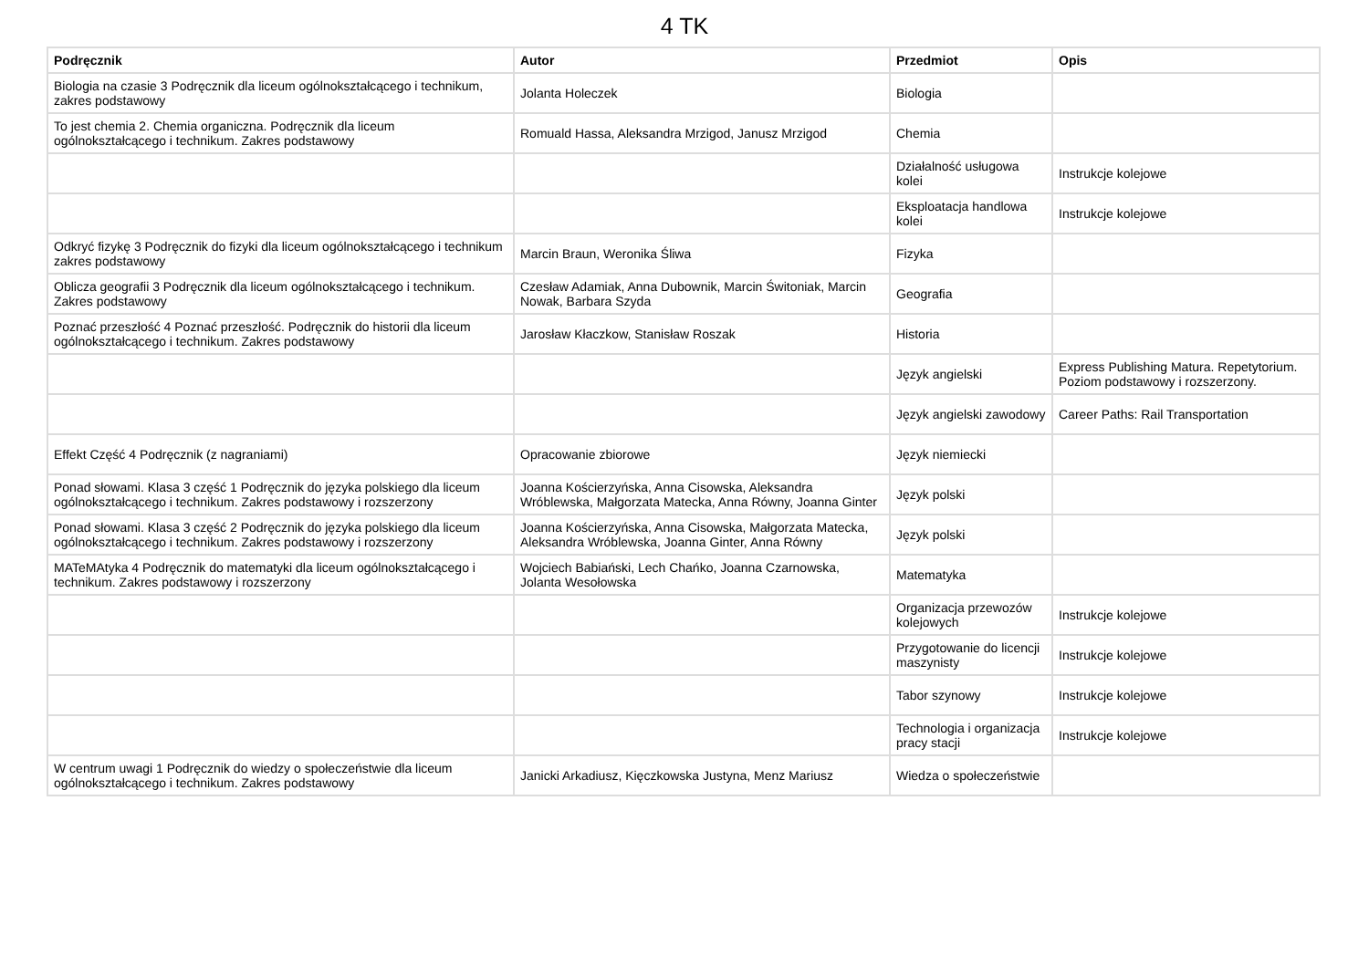4 TK
| Podręcznik | Autor | Przedmiot | Opis |
| --- | --- | --- | --- |
| Biologia na czasie 3 Podręcznik dla liceum ogólnokształcącego i technikum, zakres podstawowy | Jolanta Holeczek | Biologia | |
| To jest chemia 2. Chemia organiczna. Podręcznik dla liceum ogólnokształcącego i technikum. Zakres podstawowy | Romuald Hassa, Aleksandra Mrzigod, Janusz Mrzigod | Chemia | |
| | | Działalność usługowa kolei | Instrukcje kolejowe |
| | | Eksploatacja handlowa kolei | Instrukcje kolejowe |
| Odkryć fizykę 3 Podręcznik do fizyki dla liceum ogólnokształcącego i technikum zakres podstawowy | Marcin Braun, Weronika Śliwa | Fizyka | |
| Oblicza geografii 3 Podręcznik dla liceum ogólnokształcącego i technikum. Zakres podstawowy | Czesław Adamiak, Anna Dubownik, Marcin Świtoniak, Marcin Nowak, Barbara Szyda | Geografia | |
| Poznać przeszłość 4 Poznać przeszłość. Podręcznik do historii dla liceum ogólnokształcącego i technikum. Zakres podstawowy | Jarosław Kłaczkow, Stanisław Roszak | Historia | |
| | | Język angielski | Express Publishing Matura. Repetytorium. Poziom podstawowy i rozszerzony. |
| | | Język angielski zawodowy | Career Paths: Rail Transportation |
| Effekt Część 4 Podręcznik (z nagraniami) | Opracowanie zbiorowe | Język niemiecki | |
| Ponad słowami. Klasa 3 część 1 Podręcznik do języka polskiego dla liceum ogólnokształcącego i technikum. Zakres podstawowy i rozszerzony | Joanna Kościerzyńska, Anna Cisowska, Aleksandra Wróblewska, Małgorzata Matecka, Anna Równy, Joanna Ginter | Język polski | |
| Ponad słowami. Klasa 3 część 2 Podręcznik do języka polskiego dla liceum ogólnokształcącego i technikum. Zakres podstawowy i rozszerzony | Joanna Kościerzyńska, Anna Cisowska, Małgorzata Matecka, Aleksandra Wróblewska, Joanna Ginter, Anna Równy | Język polski | |
| MATeMAtyka 4 Podręcznik do matematyki dla liceum ogólnokształcącego i technikum. Zakres podstawowy i rozszerzony | Wojciech Babiański, Lech Chańko, Joanna Czarnowska, Jolanta Wesołowska | Matematyka | |
| | | Organizacja przewozów kolejowych | Instrukcje kolejowe |
| | | Przygotowanie do licencji maszynisty | Instrukcje kolejowe |
| | | Tabor szynowy | Instrukcje kolejowe |
| | | Technologia i organizacja pracy stacji | Instrukcje kolejowe |
| W centrum uwagi 1 Podręcznik do wiedzy o społeczeństwie dla liceum ogólnokształcącego i technikum. Zakres podstawowy | Janicki Arkadiusz, Kięczkowska Justyna, Menz Mariusz | Wiedza o społeczeństwie | |